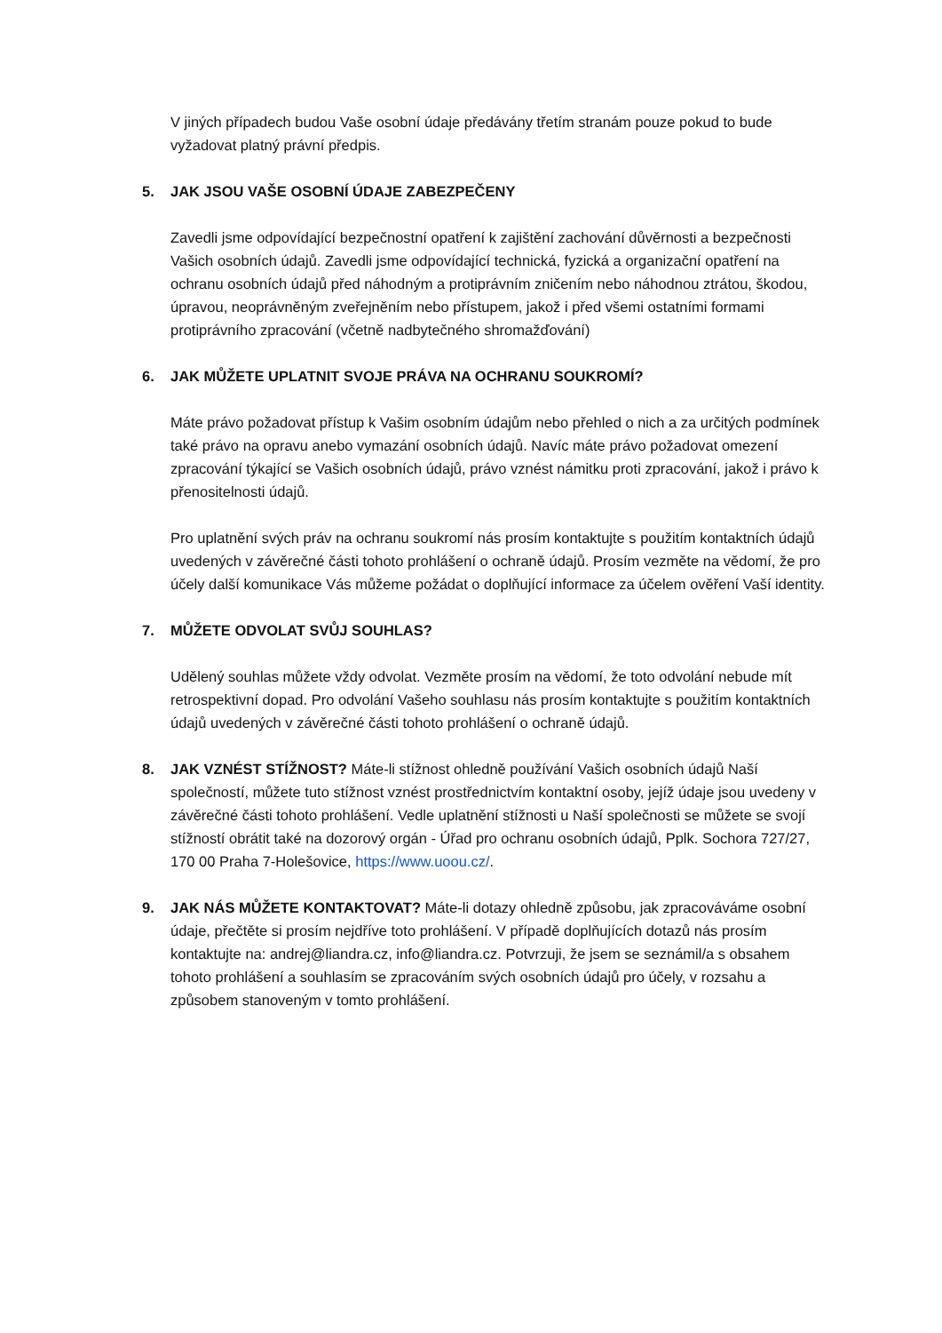V jiných případech budou Vaše osobní údaje předávány třetím stranám pouze pokud to bude vyžadovat platný právní předpis.
5. JAK JSOU VAŠE OSOBNÍ ÚDAJE ZABEZPEČENY
Zavedli jsme odpovídající bezpečnostní opatření k zajištění zachování důvěrnosti a bezpečnosti Vašich osobních údajů. Zavedli jsme odpovídající technická, fyzická a organizační opatření na ochranu osobních údajů před náhodným a protiprávním zničením nebo náhodnou ztrátou, škodou, úpravou, neoprávněným zveřejněním nebo přístupem, jakož i před všemi ostatními formami protiprávního zpracování (včetně nadbytečného shromažďování)
6. JAK MŮŽETE UPLATNIT SVOJE PRÁVA NA OCHRANU SOUKROMÍ?
Máte právo požadovat přístup k Vašim osobním údajům nebo přehled o nich a za určitých podmínek také právo na opravu anebo vymazání osobních údajů. Navíc máte právo požadovat omezení zpracování týkající se Vašich osobních údajů, právo vznést námitku proti zpracování, jakož i právo k přenositelnosti údajů.
Pro uplatnění svých práv na ochranu soukromí nás prosím kontaktujte s použitím kontaktních údajů uvedených v závěrečné části tohoto prohlášení o ochraně údajů. Prosím vezměte na vědomí, že pro účely další komunikace Vás můžeme požádat o doplňující informace za účelem ověření Vaší identity.
7. MŮŽETE ODVOLAT SVŮJ SOUHLAS?
Udělený souhlas můžete vždy odvolat. Vezměte prosím na vědomí, že toto odvolání nebude mít retrospektivní dopad. Pro odvolání Vašeho souhlasu nás prosím kontaktujte s použitím kontaktních údajů uvedených v závěrečné části tohoto prohlášení o ochraně údajů.
8. JAK VZNÉST STÍŽNOST? Máte-li stížnost ohledně používání Vašich osobních údajů Naší společností, můžete tuto stížnost vznést prostřednictvím kontaktní osoby, jejíž údaje jsou uvedeny v závěrečné části tohoto prohlášení. Vedle uplatnění stížnosti u Naší společnosti se můžete se svojí stížností obrátit také na dozorový orgán - Úřad pro ochranu osobních údajů, Pplk. Sochora 727/27, 170 00 Praha 7-Holešovice, https://www.uoou.cz/.
9. JAK NÁS MŮŽETE KONTAKTOVAT? Máte-li dotazy ohledně způsobu, jak zpracováváme osobní údaje, přečtěte si prosím nejdříve toto prohlášení. V případě doplňujících dotazů nás prosím kontaktujte na: andrej@liandra.cz, info@liandra.cz. Potvrzuji, že jsem se seznámil/a s obsahem tohoto prohlášení a souhlasím se zpracováním svých osobních údajů pro účely, v rozsahu a způsobem stanoveným v tomto prohlášení.